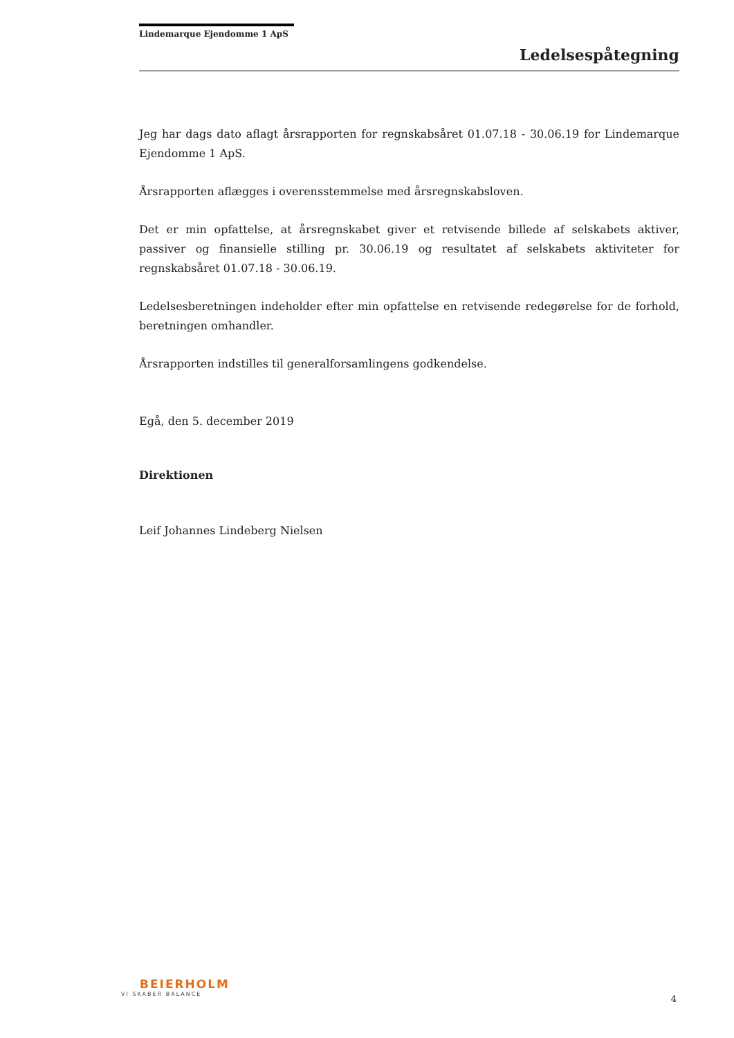Lindemarque Ejendomme 1 ApS
Ledelsespåtegning
Jeg har dags dato aflagt årsrapporten for regnskabsåret 01.07.18 - 30.06.19 for Lindemarque Ejendomme 1 ApS.
Årsrapporten aflægges i overensstemmelse med årsregnskabsloven.
Det er min opfattelse, at årsregnskabet giver et retvisende billede af selskabets aktiver, passiver og finansielle stilling pr. 30.06.19 og resultatet af selskabets aktiviteter for regnskabsåret 01.07.18 - 30.06.19.
Ledelsesberetningen indeholder efter min opfattelse en retvisende redegørelse for de forhold, beretningen omhandler.
Årsrapporten indstilles til generalforsamlingens godkendelse.
Egå, den 5. december 2019
Direktionen
Leif Johannes Lindeberg Nielsen
BEIERHOLM
VI SKABER BALANCE
4